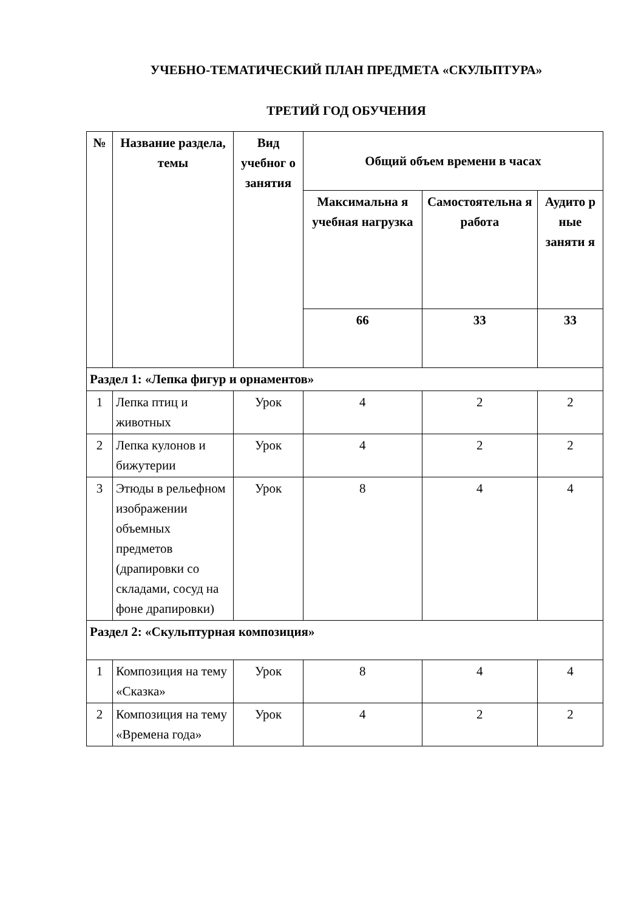УЧЕБНО-ТЕМАТИЧЕСКИЙ ПЛАН ПРЕДМЕТА «СКУЛЬПТУРА»
ТРЕТИЙ ГОД ОБУЧЕНИЯ
| № | Название раздела, темы | Вид учебног о занятия | Общий объем времени в часах | | |
| --- | --- | --- | --- | --- | --- |
| | | | Максимальна я учебная нагрузка | Самостоятельна я работа | Аудито р ные заняти я |
| | | | 66 | 33 | 33 |
| Раздел 1: «Лепка фигур и орнаментов» | | | | | |
| 1 | Лепка птиц и животных | Урок | 4 | 2 | 2 |
| 2 | Лепка кулонов и бижутерии | Урок | 4 | 2 | 2 |
| 3 | Этюды в рельефном изображении объемных предметов (драпировки со складами, сосуд на фоне драпировки) | Урок | 8 | 4 | 4 |
| Раздел 2: «Скульптурная композиция» | | | | | |
| 1 | Композиция на тему «Сказка» | Урок | 8 | 4 | 4 |
| 2 | Композиция на тему «Времена года» | Урок | 4 | 2 | 2 |